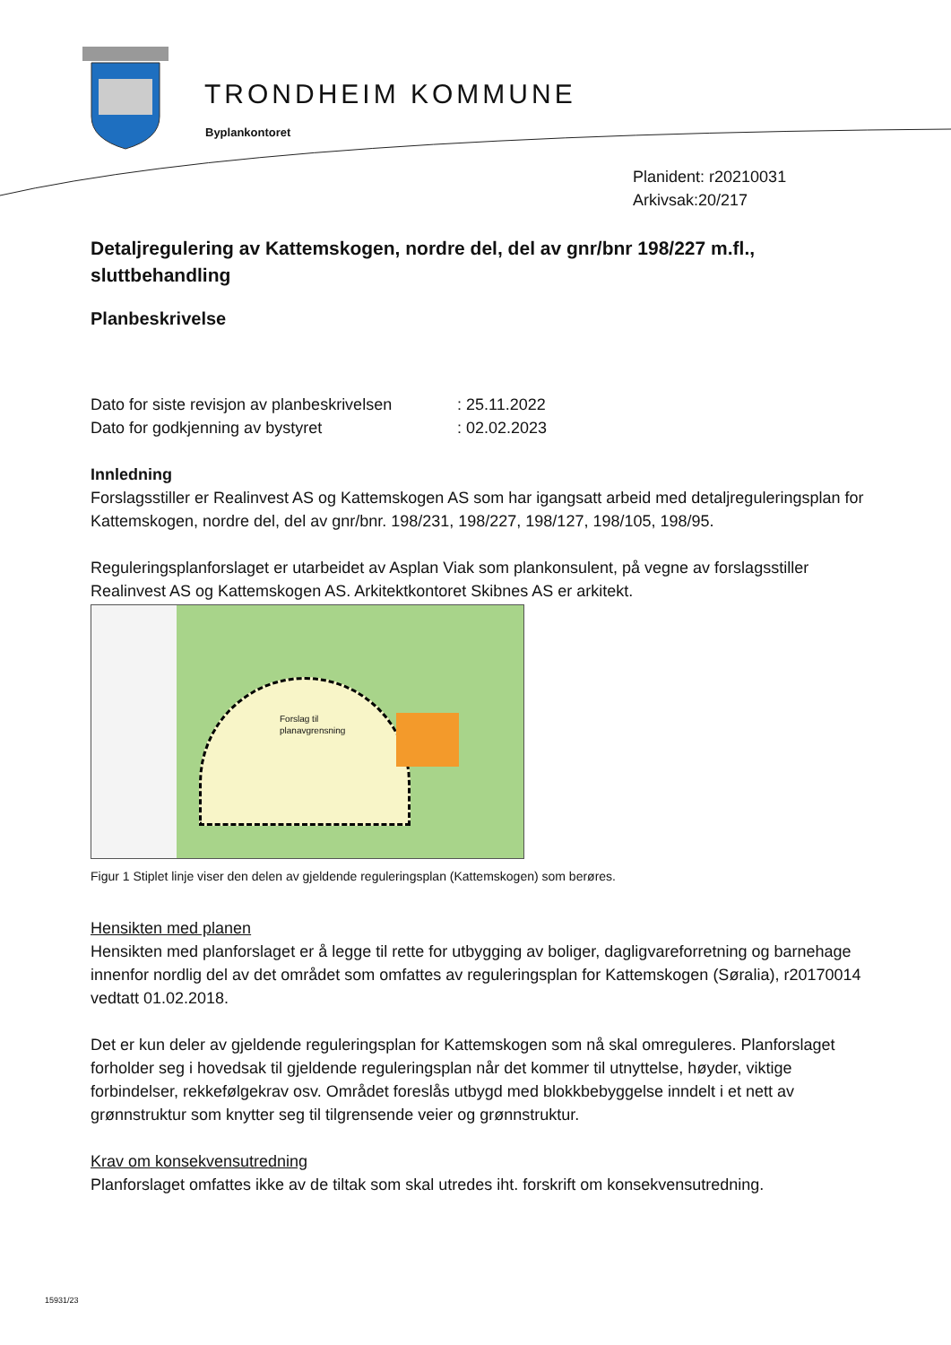TRONDHEIM KOMMUNE
Byplankontoret
Planident: r20210031
Arkivsak:20/217
Detaljregulering av Kattemskogen, nordre del, del av gnr/bnr 198/227 m.fl., sluttbehandling
Planbeskrivelse
Dato for siste revisjon av planbeskrivelsen : 25.11.2022
Dato for godkjenning av bystyret : 02.02.2023
Innledning
Forslagsstiller er Realinvest AS og Kattemskogen AS som har igangsatt arbeid med detaljreguleringsplan for Kattemskogen, nordre del, del av gnr/bnr. 198/231, 198/227, 198/127, 198/105, 198/95.
Reguleringsplanforslaget er utarbeidet av Asplan Viak som plankonsulent, på vegne av forslagsstiller Realinvest AS og Kattemskogen AS. Arkitektkontoret Skibnes AS er arkitekt.
Forslag til
planavgrensning
Figur 1 Stiplet linje viser den delen av gjeldende reguleringsplan (Kattemskogen) som berøres.
Hensikten med planen
Hensikten med planforslaget er å legge til rette for utbygging av boliger, dagligvareforretning og barnehage innenfor nordlig del av det området som omfattes av reguleringsplan for Kattemskogen (Søralia), r20170014 vedtatt 01.02.2018.
Det er kun deler av gjeldende reguleringsplan for Kattemskogen som nå skal omreguleres. Planforslaget forholder seg i hovedsak til gjeldende reguleringsplan når det kommer til utnyttelse, høyder, viktige forbindelser, rekkefølgekrav osv. Området foreslås utbygd med blokkbebyggelse inndelt i et nett av grønnstruktur som knytter seg til tilgrensende veier og grønnstruktur.
Krav om konsekvensutredning
Planforslaget omfattes ikke av de tiltak som skal utredes iht. forskrift om konsekvensutredning.
15931/23